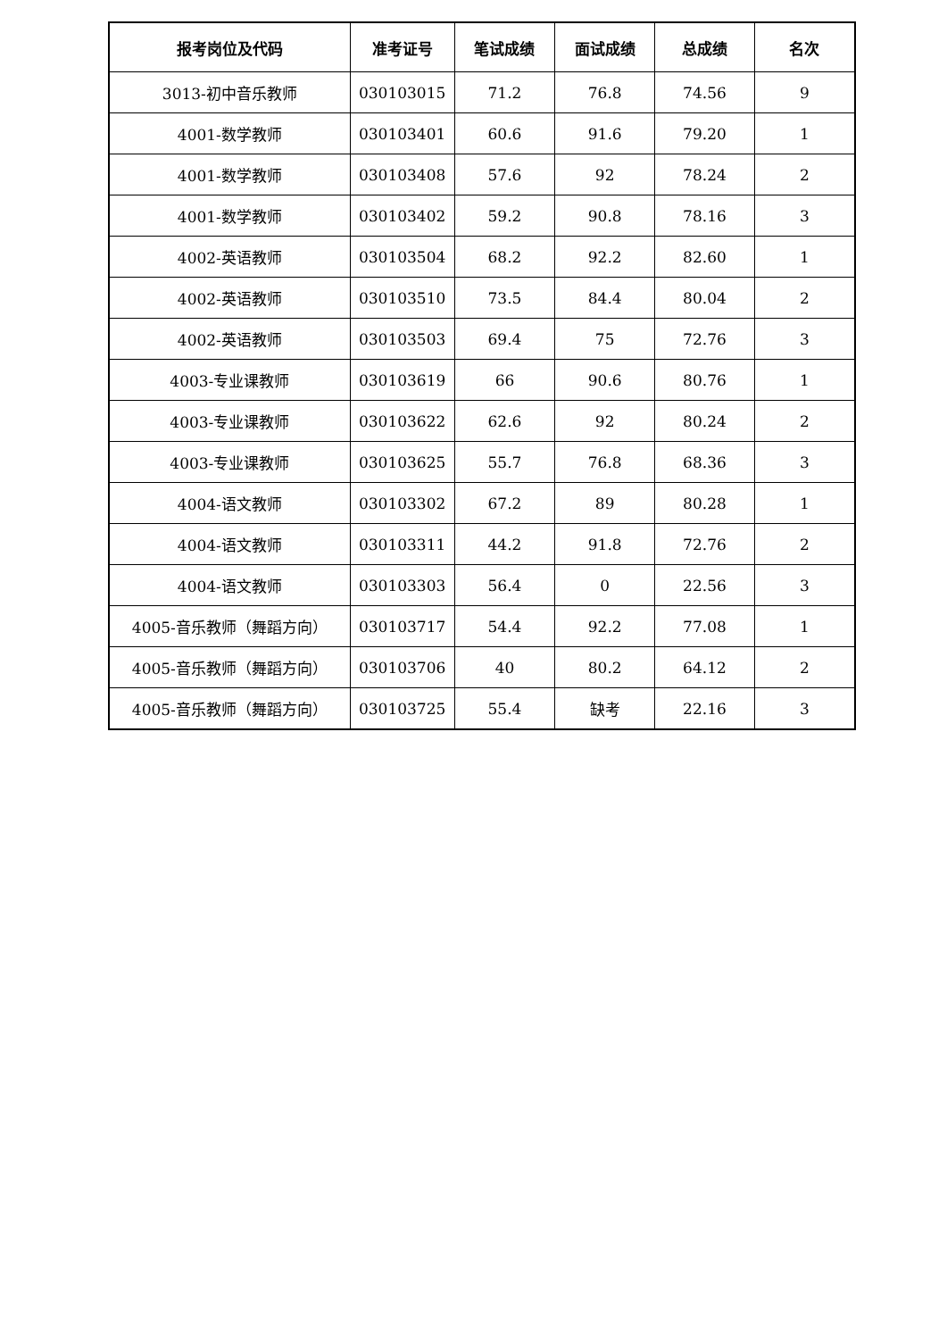| 报考岗位及代码 | 准考证号 | 笔试成绩 | 面试成绩 | 总成绩 | 名次 |
| --- | --- | --- | --- | --- | --- |
| 3013-初中音乐教师 | 030103015 | 71.2 | 76.8 | 74.56 | 9 |
| 4001-数学教师 | 030103401 | 60.6 | 91.6 | 79.20 | 1 |
| 4001-数学教师 | 030103408 | 57.6 | 92 | 78.24 | 2 |
| 4001-数学教师 | 030103402 | 59.2 | 90.8 | 78.16 | 3 |
| 4002-英语教师 | 030103504 | 68.2 | 92.2 | 82.60 | 1 |
| 4002-英语教师 | 030103510 | 73.5 | 84.4 | 80.04 | 2 |
| 4002-英语教师 | 030103503 | 69.4 | 75 | 72.76 | 3 |
| 4003-专业课教师 | 030103619 | 66 | 90.6 | 80.76 | 1 |
| 4003-专业课教师 | 030103622 | 62.6 | 92 | 80.24 | 2 |
| 4003-专业课教师 | 030103625 | 55.7 | 76.8 | 68.36 | 3 |
| 4004-语文教师 | 030103302 | 67.2 | 89 | 80.28 | 1 |
| 4004-语文教师 | 030103311 | 44.2 | 91.8 | 72.76 | 2 |
| 4004-语文教师 | 030103303 | 56.4 | 0 | 22.56 | 3 |
| 4005-音乐教师（舞蹈方向） | 030103717 | 54.4 | 92.2 | 77.08 | 1 |
| 4005-音乐教师（舞蹈方向） | 030103706 | 40 | 80.2 | 64.12 | 2 |
| 4005-音乐教师（舞蹈方向） | 030103725 | 55.4 | 缺考 | 22.16 | 3 |